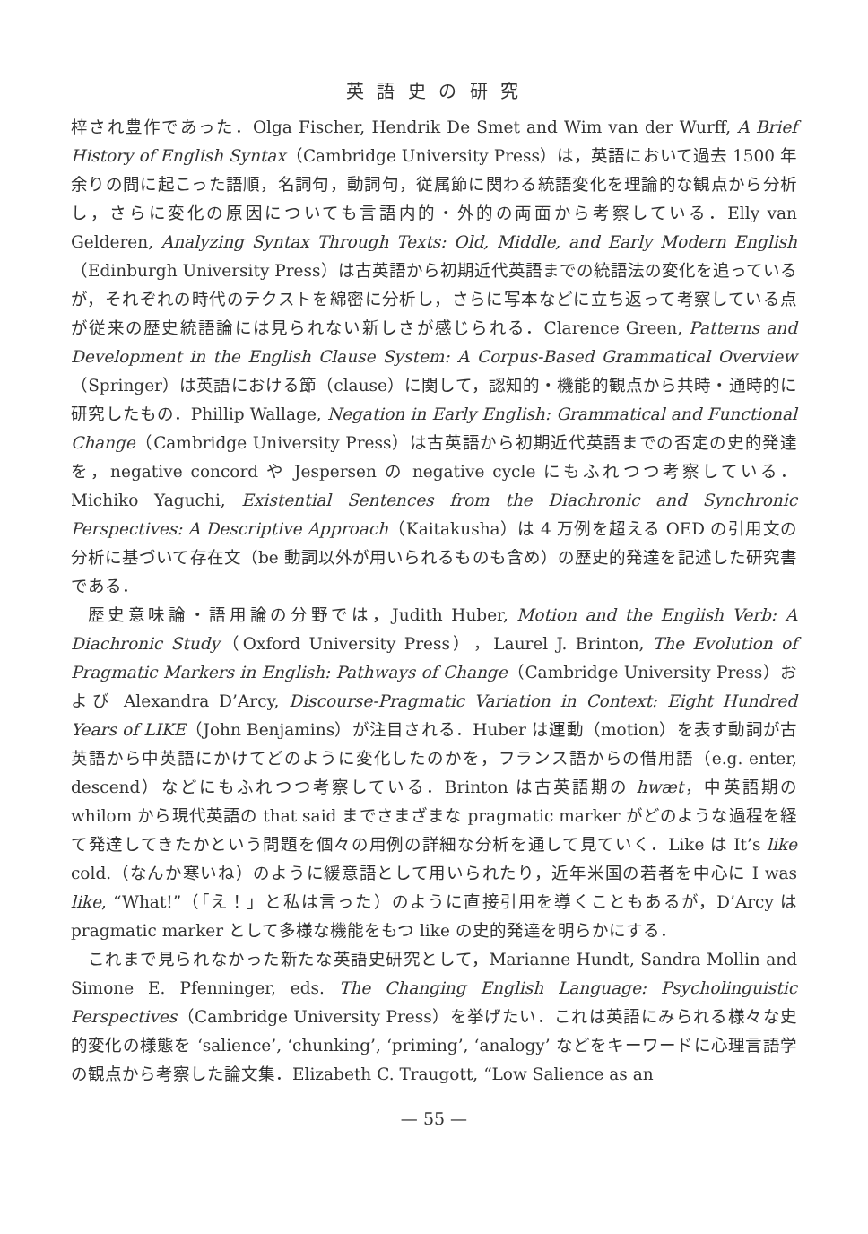英 語 史 の 研 究
梓され豊作であった．Olga Fischer, Hendrik De Smet and Wim van der Wurff, A Brief History of English Syntax（Cambridge University Press）は，英語において過去 1500 年余りの間に起こった語順，名詞句，動詞句，従属節に関わる統語変化を理論的な観点から分析し，さらに変化の原因についても言語内的・外的の両面から考察している．Elly van Gelderen, Analyzing Syntax Through Texts: Old, Middle, and Early Modern English（Edinburgh University Press）は古英語から初期近代英語までの統語法の変化を追っているが，それぞれの時代のテクストを綿密に分析し，さらに写本などに立ち返って考察している点が従来の歴史統語論には見られない新しさが感じられる．Clarence Green, Patterns and Development in the English Clause System: A Corpus-Based Grammatical Overview（Springer）は英語における節（clause）に関して，認知的・機能的観点から共時・通時的に研究したもの．Phillip Wallage, Negation in Early English: Grammatical and Functional Change（Cambridge University Press）は古英語から初期近代英語までの否定の史的発達を，negative concord や Jespersen の negative cycle にもふれつつ考察している．Michiko Yaguchi, Existential Sentences from the Diachronic and Synchronic Perspectives: A Descriptive Approach（Kaitakusha）は 4 万例を超える OED の引用文の分析に基づいて存在文（be 動詞以外が用いられるものも含め）の歴史的発達を記述した研究書である．
歴史意味論・語用論の分野では，Judith Huber, Motion and the English Verb: A Diachronic Study（Oxford University Press），Laurel J. Brinton, The Evolution of Pragmatic Markers in English: Pathways of Change（Cambridge University Press）および Alexandra D’Arcy, Discourse-Pragmatic Variation in Context: Eight Hundred Years of LIKE（John Benjamins）が注目される．Huber は運動（motion）を表す動詞が古英語から中英語にかけてどのように変化したのかを，フランス語からの借用語（e.g. enter, descend）などにもふれつつ考察している．Brinton は古英語期の hwæt，中英語期の whilom から現代英語の that said までさまざまな pragmatic marker がどのような過程を経て発達してきたかという問題を個々の用例の詳細な分析を通して見ていく．Like は It’s like cold.（なんか寒いね）のように緩意語として用いられたり，近年米国の若者を中心に I was like, “What!”（「え！」と私は言った）のように直接引用を導くこともあるが，D’Arcy は pragmatic marker として多様な機能をもつ like の史的発達を明らかにする．
これまで見られなかった新たな英語史研究として，Marianne Hundt, Sandra Mollin and Simone E. Pfenninger, eds. The Changing English Language: Psycholinguistic Perspectives（Cambridge University Press）を挙げたい．これは英語にみられる様々な史的変化の様態を ‘salience’, ‘chunking’, ‘priming’, ‘analogy’ などをキーワードに心理言語学の観点から考察した論文集．Elizabeth C. Traugott, “Low Salience as an
— 55 —